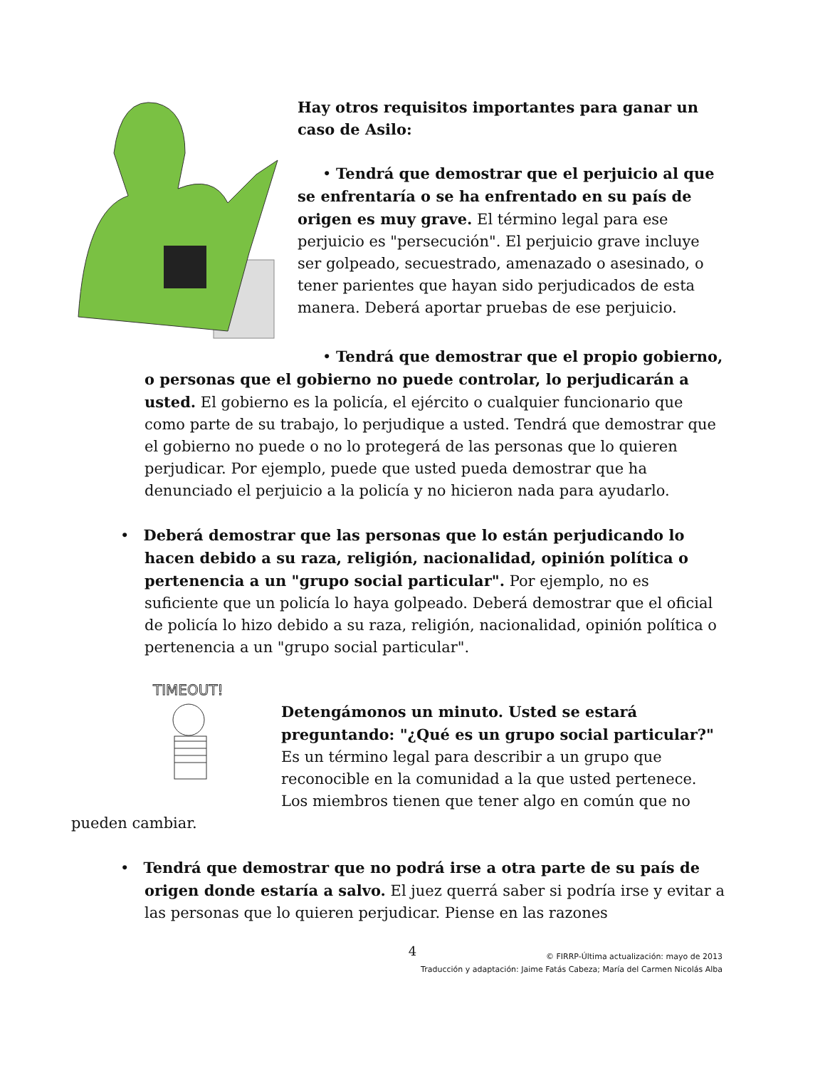Hay otros requisitos importantes para ganar un caso de Asilo:
• Tendrá que demostrar que el perjuicio al que se enfrentaría o se ha enfrentado en su país de origen es muy grave. El término legal para ese perjuicio es "persecución". El perjuicio grave incluye ser golpeado, secuestrado, amenazado o asesinado, o tener parientes que hayan sido perjudicados de esta manera. Deberá aportar pruebas de ese perjuicio.
• Tendrá que demostrar que el propio gobierno, o personas que el gobierno no puede controlar, lo perjudicarán a usted. El gobierno es la policía, el ejército o cualquier funcionario que como parte de su trabajo, lo perjudique a usted. Tendrá que demostrar que el gobierno no puede o no lo protegerá de las personas que lo quieren perjudicar. Por ejemplo, puede que usted pueda demostrar que ha denunciado el perjuicio a la policía y no hicieron nada para ayudarlo.
• Deberá demostrar que las personas que lo están perjudicando lo hacen debido a su raza, religión, nacionalidad, opinión política o pertenencia a un "grupo social particular". Por ejemplo, no es suficiente que un policía lo haya golpeado. Deberá demostrar que el oficial de policía lo hizo debido a su raza, religión, nacionalidad, opinión política o pertenencia a un "grupo social particular".
TIMEOUT!
Detengámonos un minuto. Usted se estará preguntando: "¿Qué es un grupo social particular?" Es un término legal para describir a un grupo que reconocible en la comunidad a la que usted pertenece. Los miembros tienen que tener algo en común que no pueden cambiar.
• Tendrá que demostrar que no podrá irse a otra parte de su país de origen donde estaría a salvo. El juez querrá saber si podría irse y evitar a las personas que lo quieren perjudicar. Piense en las razones
4
© FIRRP-Última actualización: mayo de 2013
Traducción y adaptación: Jaime Fatás Cabeza; María del Carmen Nicolás Alba